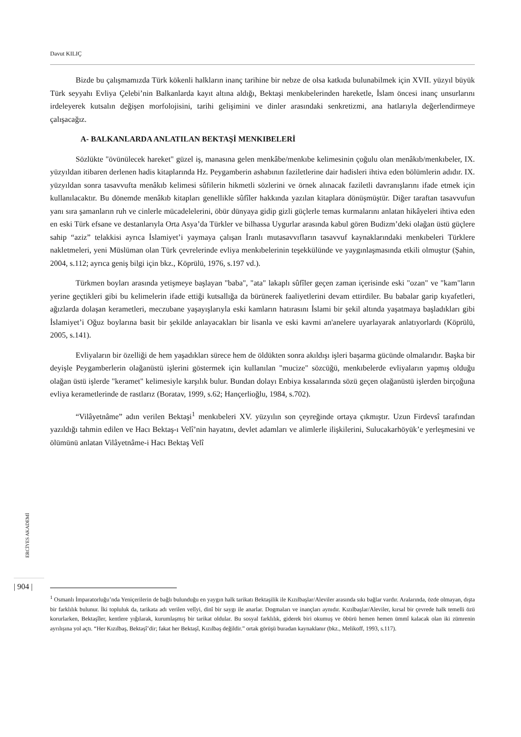Davut KILIÇ
Bizde bu çalışmamızda Türk kökenli halkların inanç tarihine bir nebze de olsa katkıda bulunabilmek için XVII. yüzyıl büyük Türk seyyahı Evliya Çelebi’nin Balkanlarda kayıt altına aldığı, Bektaşi menkıbelerinden hareketle, İslam öncesi inanç unsurlarını irdeleyerek kutsalın değişen morfolojisini, tarihi gelişimini ve dinler arasındaki senkretizmi, ana hatlarıyla değerlendirmeye çalışacağız.
A- BALKANLARDA ANLATILAN BEKTAŞİ MENKIBELERİ
Sözlükte "övünülecek hareket" güzel iş, manasına gelen menkâbe/menkıbe kelimesinin çoğulu olan menâkıb/menkıbeler, IX. yüzyıldan itibaren derlenen hadis kitaplarında Hz. Peygamberin ashabının faziletlerine dair hadisleri ihtiva eden bölümlerin adıdır. IX. yüzyıldan sonra tasavvufta menâkıb kelimesi sûfilerin hikmetli sözlerini ve örnek alınacak faziletli davranışlarını ifade etmek için kullanılacaktır. Bu dönemde menâkıb kitapları genellikle sûfîler hakkında yazılan kitaplara dönüşmüştür. Diğer taraftan tasavvufun yanı sıra şamanların ruh ve cinlerle mücadelelerini, öbür dünyaya gidip gizli güçlerle temas kurmalarını anlatan hikâyeleri ihtiva eden en eski Türk efsane ve destanlarıyla Orta Asya’da Türkler ve bilhassa Uygurlar arasında kabul gören Budizm’deki olağan üstü güçlere sahip “aziz” telakkisi ayrıca İslamiyet’i yaymaya çalışan İranlı mutasavvıfların tasavvuf kaynaklarındaki menkıbeleri Türklere nakletmeleri, yeni Müslüman olan Türk çevrelerinde evliya menkıbelerinin teşekkülünde ve yaygınlaşmasında etkili olmuştur (Şahin, 2004, s.112; ayrıca geniş bilgi için bkz., Köprülü, 1976, s.197 vd.).
Türkmen boyları arasında yetişmeye başlayan "baba", "ata" lakaplı sûfîler geçen zaman içerisinde eski "ozan" ve "kam"ların yerine geçtikleri gibi bu kelimelerin ifade ettiği kutsallığa da bürünerek faaliyetlerini devam ettirdiler. Bu babalar garip kıyafetleri, ağızlarda dolaşan kerametleri, meczubane yaşayışlarıyla eski kamların hatırasını İslami bir şekil altında yaşatmaya başladıkları gibi İslamiyet’i Oğuz boylarına basit bir şekilde anlayacakları bir lisanla ve eski kavmi an'anelere uyarlayarak anlatıyorlardı (Köprülü, 2005, s.141).
Evliyaların bir özelliği de hem yaşadıkları sürece hem de öldükten sonra akıldışı işleri başarma gücünde olmalarıdır. Başka bir deyişle Peygamberlerin olağanüstü işlerini göstermek için kullanılan "mucize" sözcüğü, menkıbelerde evliyaların yapmış olduğu olağan üstü işlerde "keramet" kelimesiyle karşılık bulur. Bundan dolayı Enbiya kıssalarında sözü geçen olağanüstü işlerden birçoğuna evliya kerametlerinde de rastlarız (Boratav, 1999, s.62; Hançerlioğlu, 1984, s.702).
“Vilâyetnâme” adın verilen Bektaşi<sup>1</sup> menkıbeleri XV. yüzyılın son çeyreğinde ortaya çıkmıştır. Uzun Firdevsî tarafından yazıldığı tahmin edilen ve Hacı Bektaş-ı Velî’nin hayatını, devlet adamları ve alimlerle ilişkilerini, Sulucakarhöyük’e yerleşmesini ve ölümünü anlatan Vilâyetnâme-i Hacı Bektaş Velî
ERCİYES AKADEMİ
| 904 |
<sup>1</sup> Osmanlı İmparatorluğu’nda Yeniçerilerin de bağlı bulunduğu en yaygın halk tarikatı Bektaşilik ile Kızılbaşlar/Aleviler arasında sıkı bağlar vardır. Aralarında, özde olmayan, dışta bir farklılık bulunur. İki topluluk da, tarikata adı verilen velîyi, dinî bir saygı ile anarlar. Dogmaları ve inançları aynıdır. Kızılbaşlar/Aleviler, kırsal bir çevrede halk temelli özü korurlarken, Bektaşîler, kentlere yığılarak, kurumlaşmış bir tarikat oldular. Bu sosyal farklılık, giderek biri okumuş ve öbürü hemen hemen ümmî kalacak olan iki zümrenin ayrılışına yol açtı. “Her Kızılbaş, Bektaşî’dir; fakat her Bektaşî, Kızılbaş değildir.” ortak görüşü buradan kaynaklanır (bkz., Melikoff, 1993, s.117).